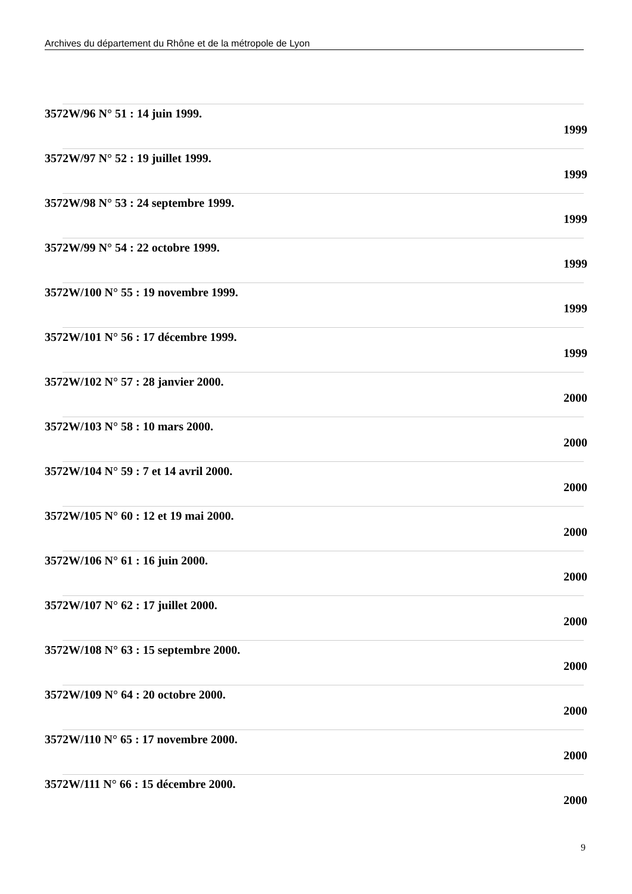Archives du département du Rhône et de la métropole de Lyon
3572W/96 N° 51 : 14 juin 1999.
1999
3572W/97 N° 52 : 19 juillet 1999.
1999
3572W/98 N° 53 : 24 septembre 1999.
1999
3572W/99 N° 54 : 22 octobre 1999.
1999
3572W/100 N° 55 : 19 novembre 1999.
1999
3572W/101 N° 56 : 17 décembre 1999.
1999
3572W/102 N° 57 : 28 janvier 2000.
2000
3572W/103 N° 58 : 10 mars 2000.
2000
3572W/104 N° 59 : 7 et 14 avril 2000.
2000
3572W/105 N° 60 : 12 et 19 mai 2000.
2000
3572W/106 N° 61 : 16 juin 2000.
2000
3572W/107 N° 62 : 17 juillet 2000.
2000
3572W/108 N° 63 : 15 septembre 2000.
2000
3572W/109 N° 64 : 20 octobre 2000.
2000
3572W/110 N° 65 : 17 novembre 2000.
2000
3572W/111 N° 66 : 15 décembre 2000.
2000
9